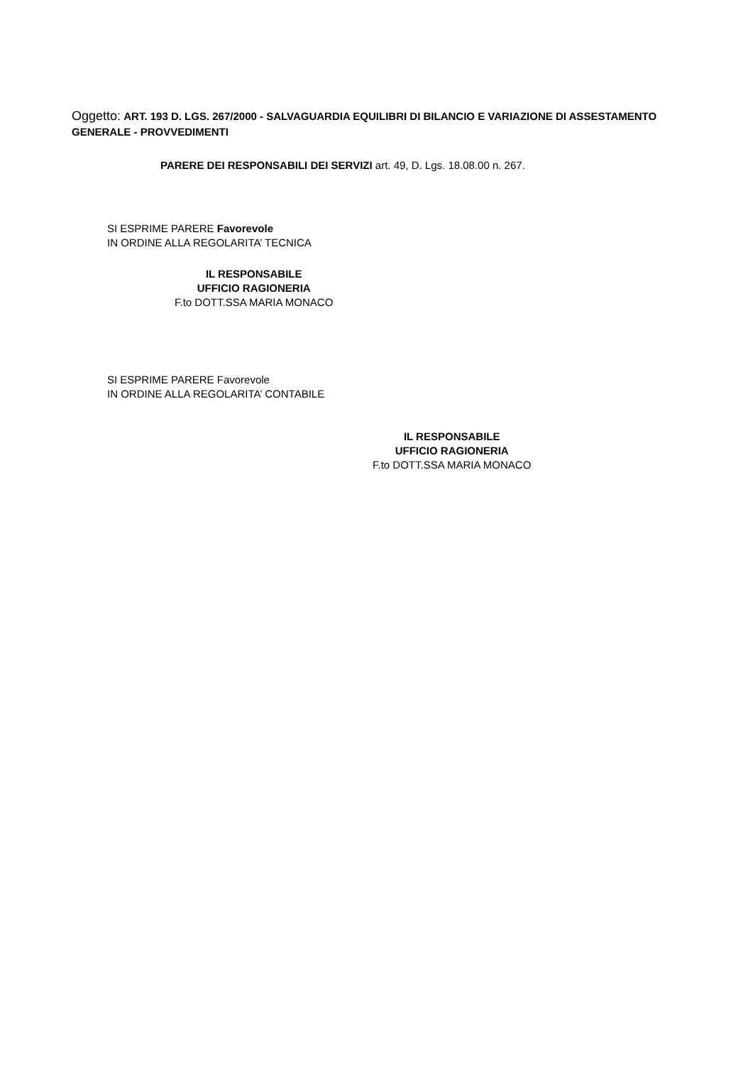Oggetto: ART. 193 D. LGS. 267/2000 - SALVAGUARDIA EQUILIBRI DI BILANCIO E VARIAZIONE DI ASSESTAMENTO GENERALE - PROVVEDIMENTI
PARERE DEI RESPONSABILI DEI SERVIZI art. 49, D. Lgs. 18.08.00 n. 267.
SI ESPRIME PARERE Favorevole
IN ORDINE ALLA REGOLARITA’ TECNICA
IL RESPONSABILE
UFFICIO RAGIONERIA
F.to DOTT.SSA MARIA MONACO
SI ESPRIME PARERE Favorevole
IN ORDINE ALLA REGOLARITA’ CONTABILE
IL RESPONSABILE
UFFICIO RAGIONERIA
F.to DOTT.SSA MARIA MONACO